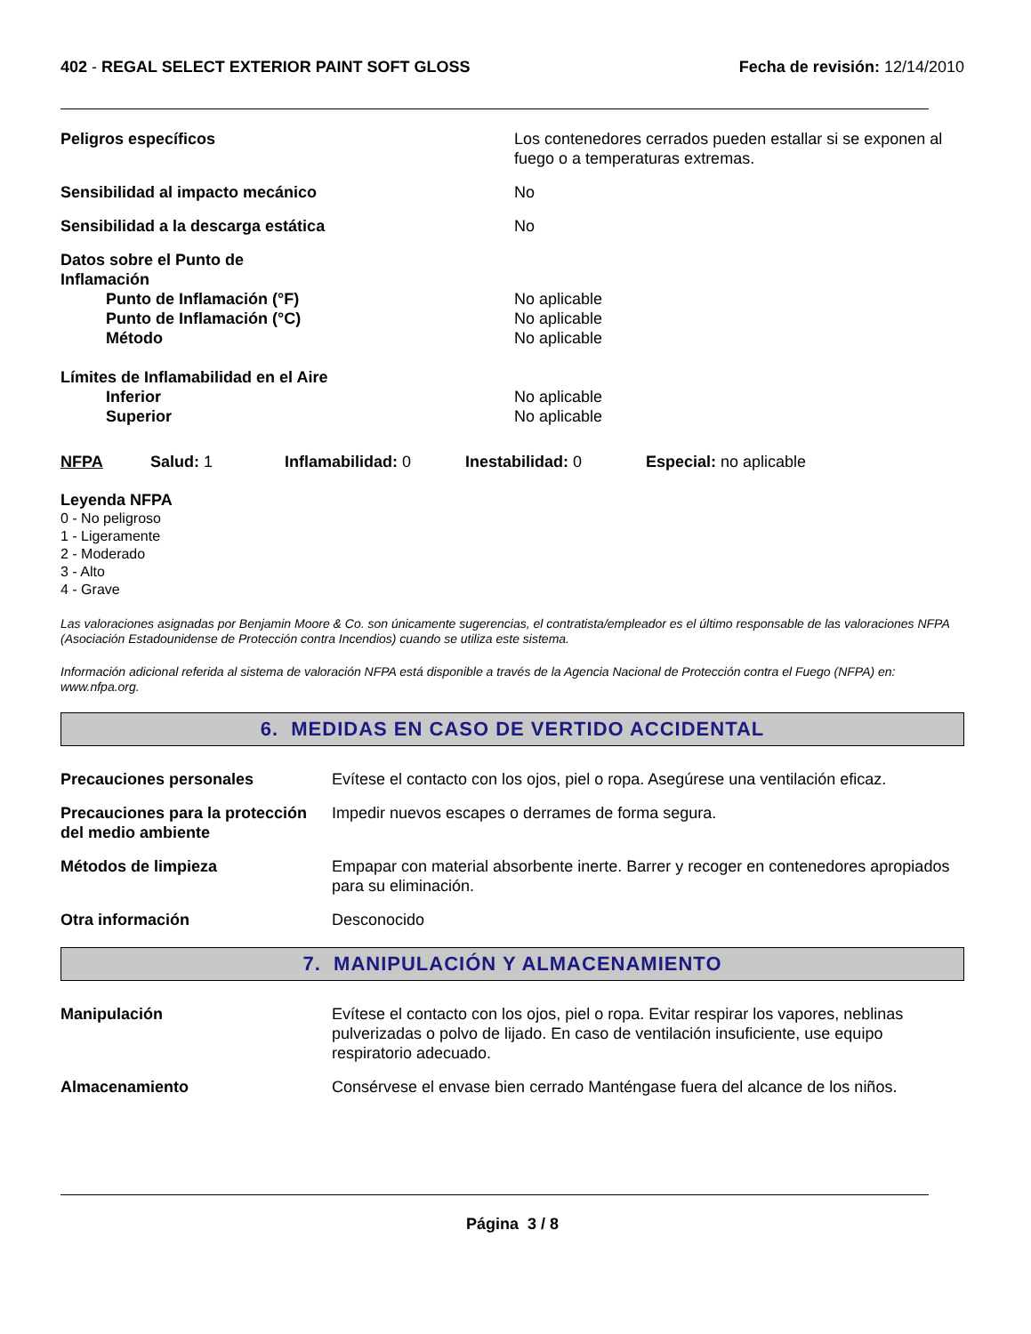402 - REGAL SELECT EXTERIOR PAINT SOFT GLOSS Fecha de revisión: 12/14/2010
Peligros específicos Los contenedores cerrados pueden estallar si se exponen al fuego o a temperaturas extremas.
Sensibilidad al impacto mecánico No
Sensibilidad a la descarga estática No
Datos sobre el Punto de
Inflamación
Punto de Inflamación (°F) No aplicable
Punto de Inflamación (°C) No aplicable
Método No aplicable
Límites de Inflamabilidad en el Aire
Inferior No aplicable
Superior No aplicable
NFPA Salud: 1 Inflamabilidad: 0 Inestabilidad: 0 Especial: no aplicable
Leyenda NFPA
0 - No peligroso
1 - Ligeramente
2 - Moderado
3 - Alto
4 - Grave
Las valoraciones asignadas por Benjamin Moore & Co. son únicamente sugerencias, el contratista/empleador es el último responsable de las valoraciones NFPA (Asociación Estadounidense de Protección contra Incendios) cuando se utiliza este sistema.
Información adicional referida al sistema de valoración NFPA está disponible a través de la Agencia Nacional de Protección contra el Fuego (NFPA) en: www.nfpa.org.
6. MEDIDAS EN CASO DE VERTIDO ACCIDENTAL
Precauciones personales Evítese el contacto con los ojos, piel o ropa. Asegúrese una ventilación eficaz.
Precauciones para la protección del medio ambiente
Impedir nuevos escapes o derrames de forma segura.
Métodos de limpieza Empapar con material absorbente inerte. Barrer y recoger en contenedores apropiados para su eliminación.
Otra información Desconocido
7. MANIPULACIÓN Y ALMACENAMIENTO
Manipulación Evítese el contacto con los ojos, piel o ropa. Evitar respirar los vapores, neblinas pulverizadas o polvo de lijado. En caso de ventilación insuficiente, use equipo respiratorio adecuado.
Almacenamiento Consérvese el envase bien cerrado Manténgase fuera del alcance de los niños.
Página 3 / 8